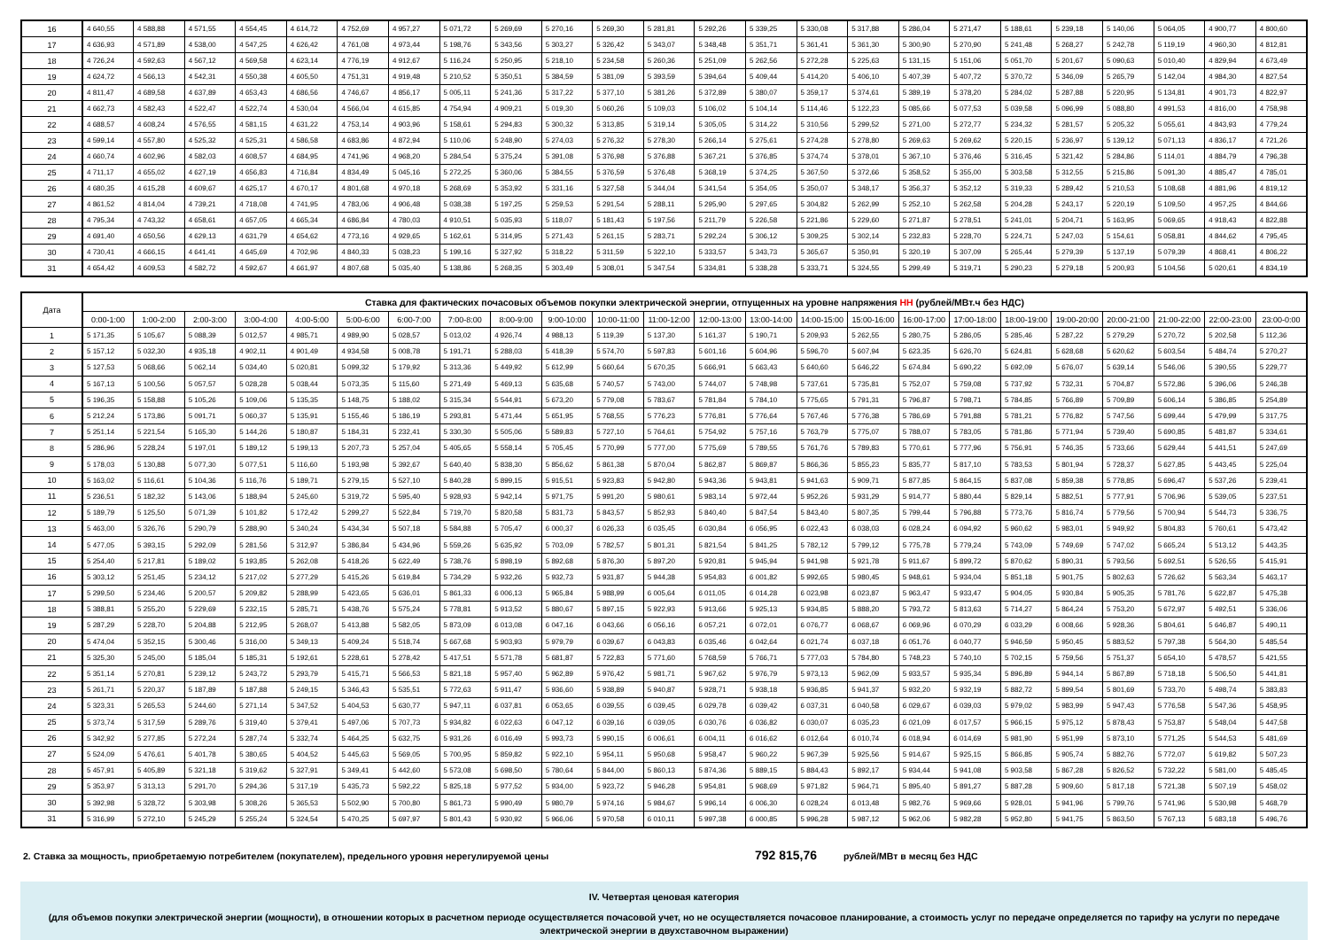| 16 | 4 640,55 | 4 588,88 | 4 571,55 | 4 554,45 | 4 614,72 | 4 752,69 | 4 957,27 | 5 071,72 | 5 269,69 | 5 270,16 | 5 269,30 | 5 281,81 | 5 292,26 | 5 339,25 | 5 330,08 | 5 317,88 | 5 286,04 | 5 271,47 | 5 188,61 | 5 239,18 | 5 140,06 | 5 064,05 | 4 900,77 | 4 800,60 |
| 17 | 4 636,93 | 4 571,89 | 4 538,00 | 4 547,25 | 4 626,42 | 4 761,08 | 4 973,44 | 5 198,76 | 5 343,56 | 5 303,27 | 5 326,42 | 5 343,07 | 5 348,48 | 5 351,71 | 5 361,41 | 5 361,30 | 5 300,90 | 5 270,90 | 5 241,48 | 5 268,27 | 5 242,78 | 5 119,19 | 4 960,30 | 4 812,81 |
| 18 | 4 726,24 | 4 592,63 | 4 567,12 | 4 569,58 | 4 623,14 | 4 776,19 | 4 912,67 | 5 116,24 | 5 250,95 | 5 218,10 | 5 234,58 | 5 260,36 | 5 251,09 | 5 262,56 | 5 272,28 | 5 225,63 | 5 131,15 | 5 151,06 | 5 051,70 | 5 201,67 | 5 090,63 | 5 010,40 | 4 829,94 | 4 673,49 |
| 19 | 4 624,72 | 4 566,13 | 4 542,31 | 4 550,38 | 4 605,50 | 4 751,31 | 4 919,48 | 5 210,52 | 5 350,51 | 5 384,59 | 5 381,09 | 5 393,59 | 5 394,64 | 5 409,44 | 5 414,20 | 5 406,10 | 5 407,39 | 5 407,72 | 5 370,72 | 5 346,09 | 5 265,79 | 5 142,04 | 4 984,30 | 4 827,54 |
| 20 | 4 811,47 | 4 689,58 | 4 637,89 | 4 653,43 | 4 686,56 | 4 746,67 | 4 856,17 | 5 005,11 | 5 241,36 | 5 317,22 | 5 377,10 | 5 381,26 | 5 372,89 | 5 380,07 | 5 359,17 | 5 374,61 | 5 389,19 | 5 378,20 | 5 284,02 | 5 287,88 | 5 220,95 | 5 134,81 | 4 901,73 | 4 822,97 |
| 21 | 4 662,73 | 4 582,43 | 4 522,47 | 4 522,74 | 4 530,04 | 4 566,04 | 4 615,85 | 4 754,94 | 4 909,21 | 5 019,30 | 5 060,26 | 5 109,03 | 5 106,02 | 5 104,14 | 5 114,46 | 5 122,23 | 5 085,66 | 5 077,53 | 5 039,58 | 5 096,99 | 5 088,80 | 4 991,53 | 4 816,00 | 4 758,98 |
| 22 | 4 688,57 | 4 608,24 | 4 576,55 | 4 581,15 | 4 631,22 | 4 753,14 | 4 903,96 | 5 158,61 | 5 294,83 | 5 300,32 | 5 313,85 | 5 319,14 | 5 305,05 | 5 314,22 | 5 310,56 | 5 299,52 | 5 271,00 | 5 272,77 | 5 234,32 | 5 281,57 | 5 205,32 | 5 055,61 | 4 843,93 | 4 779,24 |
| 23 | 4 599,14 | 4 557,80 | 4 525,32 | 4 525,31 | 4 586,58 | 4 683,86 | 4 872,94 | 5 110,06 | 5 248,90 | 5 274,03 | 5 276,32 | 5 278,30 | 5 266,14 | 5 275,61 | 5 274,28 | 5 278,80 | 5 269,63 | 5 269,62 | 5 220,15 | 5 236,97 | 5 139,12 | 5 071,13 | 4 836,17 | 4 721,26 |
| 24 | 4 660,74 | 4 602,96 | 4 582,03 | 4 608,57 | 4 684,95 | 4 741,96 | 4 968,20 | 5 284,54 | 5 375,24 | 5 391,08 | 5 376,98 | 5 376,88 | 5 367,21 | 5 376,85 | 5 374,74 | 5 378,01 | 5 367,10 | 5 376,46 | 5 316,45 | 5 321,42 | 5 284,86 | 5 114,01 | 4 884,79 | 4 796,38 |
| 25 | 4 711,17 | 4 655,02 | 4 627,19 | 4 656,83 | 4 716,84 | 4 834,49 | 5 045,16 | 5 272,25 | 5 360,06 | 5 384,55 | 5 376,59 | 5 376,48 | 5 368,19 | 5 374,25 | 5 367,50 | 5 372,66 | 5 358,52 | 5 355,00 | 5 303,58 | 5 312,55 | 5 215,86 | 5 091,30 | 4 885,47 | 4 785,01 |
| 26 | 4 680,35 | 4 615,28 | 4 609,67 | 4 625,17 | 4 670,17 | 4 801,68 | 4 970,18 | 5 268,69 | 5 353,92 | 5 331,16 | 5 327,58 | 5 344,04 | 5 341,54 | 5 354,05 | 5 350,07 | 5 348,17 | 5 356,37 | 5 352,12 | 5 319,33 | 5 289,42 | 5 210,53 | 5 108,68 | 4 881,96 | 4 819,12 |
| 27 | 4 861,52 | 4 814,04 | 4 739,21 | 4 718,08 | 4 741,95 | 4 783,06 | 4 906,48 | 5 038,38 | 5 197,25 | 5 259,53 | 5 291,54 | 5 288,11 | 5 295,90 | 5 297,65 | 5 304,82 | 5 262,99 | 5 252,10 | 5 262,58 | 5 204,28 | 5 243,17 | 5 220,19 | 5 109,50 | 4 957,25 | 4 844,66 |
| 28 | 4 795,34 | 4 743,32 | 4 658,61 | 4 657,05 | 4 665,34 | 4 686,84 | 4 780,03 | 4 910,51 | 5 035,93 | 5 118,07 | 5 181,43 | 5 197,56 | 5 211,79 | 5 226,58 | 5 221,86 | 5 229,60 | 5 271,87 | 5 278,51 | 5 241,01 | 5 204,71 | 5 163,95 | 5 069,65 | 4 918,43 | 4 822,88 |
| 29 | 4 691,40 | 4 650,56 | 4 629,13 | 4 631,79 | 4 654,62 | 4 773,16 | 4 929,65 | 5 162,61 | 5 314,95 | 5 271,43 | 5 261,15 | 5 283,71 | 5 292,24 | 5 306,12 | 5 309,25 | 5 302,14 | 5 232,83 | 5 228,70 | 5 224,71 | 5 247,03 | 5 154,61 | 5 058,81 | 4 844,62 | 4 795,45 |
| 30 | 4 730,41 | 4 666,15 | 4 641,41 | 4 645,69 | 4 702,96 | 4 840,33 | 5 038,23 | 5 199,16 | 5 327,92 | 5 318,22 | 5 311,59 | 5 322,10 | 5 333,57 | 5 343,73 | 5 365,67 | 5 350,91 | 5 320,19 | 5 307,09 | 5 265,44 | 5 279,39 | 5 137,19 | 5 079,39 | 4 868,41 | 4 806,22 |
| 31 | 4 654,42 | 4 609,53 | 4 582,72 | 4 592,67 | 4 661,97 | 4 807,68 | 5 035,40 | 5 138,86 | 5 268,35 | 5 303,49 | 5 308,01 | 5 347,54 | 5 334,81 | 5 338,28 | 5 333,71 | 5 324,55 | 5 299,49 | 5 319,71 | 5 290,23 | 5 279,18 | 5 200,93 | 5 104,56 | 5 020,61 | 4 834,19 |
| Дата | Ставка для фактических почасовых объемов покупки электрической энергии, отпущенных на уровне напряжения НН (рублей/МВт.ч без НДС) | | | | | | | | | | | | | | | | | | | | | | | |
| --- | --- | --- | --- | --- | --- | --- | --- | --- | --- | --- | --- | --- | --- | --- | --- | --- | --- | --- | --- | --- | --- | --- | --- | --- |
| | 0:00-1:00 | 1:00-2:00 | 2:00-3:00 | 3:00-4:00 | 4:00-5:00 | 5:00-6:00 | 6:00-7:00 | 7:00-8:00 | 8:00-9:00 | 9:00-10:00 | 10:00-11:00 | 11:00-12:00 | 12:00-13:00 | 13:00-14:00 | 14:00-15:00 | 15:00-16:00 | 16:00-17:00 | 17:00-18:00 | 18:00-19:00 | 19:00-20:00 | 20:00-21:00 | 21:00-22:00 | 22:00-23:00 | 23:00-0:00 |
| 1 | 5 171,35 | 5 105,67 | 5 088,39 | 5 012,57 | 4 985,71 | 4 989,90 | 5 028,57 | 5 013,02 | 4 926,74 | 4 988,13 | 5 119,39 | 5 137,30 | 5 161,37 | 5 190,71 | 5 209,93 | 5 262,55 | 5 280,75 | 5 286,05 | 5 285,46 | 5 287,22 | 5 279,29 | 5 270,72 | 5 202,58 | 5 112,36 |
| 2 | 5 157,12 | 5 032,30 | 4 935,18 | 4 902,11 | 4 901,49 | 4 934,58 | 5 008,78 | 5 191,71 | 5 288,03 | 5 418,39 | 5 574,70 | 5 597,83 | 5 601,16 | 5 604,96 | 5 596,70 | 5 607,94 | 5 623,35 | 5 626,70 | 5 624,81 | 5 628,68 | 5 620,62 | 5 603,54 | 5 484,74 | 5 270,27 |
| 3 | 5 127,53 | 5 068,66 | 5 062,14 | 5 034,40 | 5 020,81 | 5 099,32 | 5 179,92 | 5 313,36 | 5 449,92 | 5 612,99 | 5 660,64 | 5 670,35 | 5 666,91 | 5 663,43 | 5 640,60 | 5 646,22 | 5 674,84 | 5 690,22 | 5 692,09 | 5 676,07 | 5 639,14 | 5 546,06 | 5 390,55 | 5 229,77 |
| 4 | 5 167,13 | 5 100,56 | 5 057,57 | 5 028,28 | 5 038,44 | 5 073,35 | 5 115,60 | 5 271,49 | 5 469,13 | 5 635,68 | 5 740,57 | 5 743,00 | 5 744,07 | 5 748,98 | 5 737,61 | 5 735,81 | 5 752,07 | 5 759,08 | 5 737,92 | 5 732,31 | 5 704,87 | 5 572,86 | 5 396,06 | 5 246,38 |
| 5 | 5 196,35 | 5 158,88 | 5 105,26 | 5 109,06 | 5 135,35 | 5 148,75 | 5 188,02 | 5 315,34 | 5 544,91 | 5 673,20 | 5 779,08 | 5 783,67 | 5 781,84 | 5 784,10 | 5 775,65 | 5 791,31 | 5 796,87 | 5 798,71 | 5 784,85 | 5 766,89 | 5 709,89 | 5 606,14 | 5 386,85 | 5 254,89 |
| 6 | 5 212,24 | 5 173,86 | 5 091,71 | 5 060,37 | 5 135,91 | 5 155,46 | 5 186,19 | 5 293,81 | 5 471,44 | 5 651,95 | 5 768,55 | 5 776,23 | 5 776,81 | 5 776,64 | 5 767,46 | 5 776,38 | 5 786,69 | 5 791,88 | 5 781,21 | 5 776,82 | 5 747,56 | 5 699,44 | 5 479,99 | 5 317,75 |
| 7 | 5 251,14 | 5 221,54 | 5 165,30 | 5 144,26 | 5 180,87 | 5 184,31 | 5 232,41 | 5 330,30 | 5 505,06 | 5 589,83 | 5 727,10 | 5 764,61 | 5 754,92 | 5 757,16 | 5 763,79 | 5 775,07 | 5 788,07 | 5 783,05 | 5 781,86 | 5 771,94 | 5 739,40 | 5 690,85 | 5 481,87 | 5 334,61 |
| 8 | 5 286,96 | 5 228,24 | 5 197,01 | 5 189,12 | 5 199,13 | 5 207,73 | 5 257,04 | 5 405,65 | 5 558,14 | 5 705,45 | 5 770,99 | 5 777,00 | 5 775,69 | 5 789,55 | 5 761,76 | 5 789,83 | 5 770,61 | 5 777,96 | 5 756,91 | 5 746,35 | 5 733,66 | 5 629,44 | 5 441,51 | 5 247,69 |
| 9 | 5 178,03 | 5 130,88 | 5 077,30 | 5 077,51 | 5 116,60 | 5 193,98 | 5 392,67 | 5 640,40 | 5 838,30 | 5 856,62 | 5 861,38 | 5 870,04 | 5 862,87 | 5 869,87 | 5 866,36 | 5 855,23 | 5 835,77 | 5 817,10 | 5 783,53 | 5 801,94 | 5 728,37 | 5 627,85 | 5 443,45 | 5 225,04 |
| 10 | 5 163,02 | 5 116,61 | 5 104,36 | 5 116,76 | 5 189,71 | 5 279,15 | 5 527,10 | 5 840,28 | 5 899,15 | 5 915,51 | 5 923,83 | 5 942,80 | 5 943,36 | 5 943,81 | 5 941,63 | 5 909,71 | 5 877,85 | 5 864,15 | 5 837,08 | 5 859,38 | 5 778,85 | 5 696,47 | 5 537,26 | 5 239,41 |
| 11 | 5 236,51 | 5 182,32 | 5 143,06 | 5 188,94 | 5 245,60 | 5 319,72 | 5 595,40 | 5 928,93 | 5 942,14 | 5 971,75 | 5 991,20 | 5 980,61 | 5 983,14 | 5 972,44 | 5 952,26 | 5 931,29 | 5 914,77 | 5 880,44 | 5 829,14 | 5 882,51 | 5 777,91 | 5 706,96 | 5 539,05 | 5 237,51 |
| 12 | 5 189,79 | 5 125,50 | 5 071,39 | 5 101,82 | 5 172,42 | 5 299,27 | 5 522,84 | 5 719,70 | 5 820,58 | 5 831,73 | 5 843,57 | 5 852,93 | 5 840,40 | 5 847,54 | 5 843,40 | 5 807,35 | 5 799,44 | 5 796,88 | 5 773,76 | 5 816,74 | 5 779,56 | 5 700,94 | 5 544,73 | 5 336,75 |
| 13 | 5 463,00 | 5 326,76 | 5 290,79 | 5 288,90 | 5 340,24 | 5 434,34 | 5 507,18 | 5 584,88 | 5 705,47 | 6 000,37 | 6 026,33 | 6 035,45 | 6 030,84 | 6 056,95 | 6 022,43 | 6 038,03 | 6 028,24 | 6 094,92 | 5 960,62 | 5 983,01 | 5 949,92 | 5 804,83 | 5 760,61 | 5 473,42 |
| 14 | 5 477,05 | 5 393,15 | 5 292,09 | 5 281,56 | 5 312,97 | 5 386,84 | 5 434,96 | 5 559,26 | 5 635,92 | 5 703,09 | 5 782,57 | 5 801,31 | 5 821,54 | 5 841,25 | 5 782,12 | 5 799,12 | 5 775,78 | 5 779,24 | 5 743,09 | 5 749,69 | 5 747,02 | 5 665,24 | 5 513,12 | 5 443,35 |
| 15 | 5 254,40 | 5 217,81 | 5 189,02 | 5 193,85 | 5 262,08 | 5 418,26 | 5 622,49 | 5 738,76 | 5 898,19 | 5 892,68 | 5 876,30 | 5 897,20 | 5 920,81 | 5 945,94 | 5 941,98 | 5 921,78 | 5 911,67 | 5 899,72 | 5 870,62 | 5 890,31 | 5 793,56 | 5 692,51 | 5 526,55 | 5 415,91 |
| 16 | 5 303,12 | 5 251,45 | 5 234,12 | 5 217,02 | 5 277,29 | 5 415,26 | 5 619,84 | 5 734,29 | 5 932,26 | 5 932,73 | 5 931,87 | 5 944,38 | 5 954,83 | 6 001,82 | 5 992,65 | 5 980,45 | 5 948,61 | 5 934,04 | 5 851,18 | 5 901,75 | 5 802,63 | 5 726,62 | 5 563,34 | 5 463,17 |
| 17 | 5 299,50 | 5 234,46 | 5 200,57 | 5 209,82 | 5 288,99 | 5 423,65 | 5 636,01 | 5 861,33 | 6 006,13 | 5 965,84 | 5 988,99 | 6 005,64 | 6 011,05 | 6 014,28 | 6 023,98 | 6 023,87 | 5 963,47 | 5 933,47 | 5 904,05 | 5 930,84 | 5 905,35 | 5 781,76 | 5 622,87 | 5 475,38 |
| 18 | 5 388,81 | 5 255,20 | 5 229,69 | 5 232,15 | 5 285,71 | 5 438,76 | 5 575,24 | 5 778,81 | 5 913,52 | 5 880,67 | 5 897,15 | 5 922,93 | 5 913,66 | 5 925,13 | 5 934,85 | 5 888,20 | 5 793,72 | 5 813,63 | 5 714,27 | 5 864,24 | 5 753,20 | 5 672,97 | 5 492,51 | 5 336,06 |
| 19 | 5 287,29 | 5 228,70 | 5 204,88 | 5 212,95 | 5 268,07 | 5 413,88 | 5 582,05 | 5 873,09 | 6 013,08 | 6 047,16 | 6 043,66 | 6 056,16 | 6 057,21 | 6 072,01 | 6 076,77 | 6 068,67 | 6 069,96 | 6 070,29 | 6 033,29 | 6 008,66 | 5 928,36 | 5 804,61 | 5 646,87 | 5 490,11 |
| 20 | 5 474,04 | 5 352,15 | 5 300,46 | 5 316,00 | 5 349,13 | 5 409,24 | 5 518,74 | 5 667,68 | 5 903,93 | 5 979,79 | 6 039,67 | 6 043,83 | 6 035,46 | 6 042,64 | 6 021,74 | 6 037,18 | 6 051,76 | 6 040,77 | 5 946,59 | 5 950,45 | 5 883,52 | 5 797,38 | 5 564,30 | 5 485,54 |
| 21 | 5 325,30 | 5 245,00 | 5 185,04 | 5 185,31 | 5 192,61 | 5 228,61 | 5 278,42 | 5 417,51 | 5 571,78 | 5 681,87 | 5 722,83 | 5 771,60 | 5 768,59 | 5 766,71 | 5 777,03 | 5 784,80 | 5 748,23 | 5 740,10 | 5 702,15 | 5 759,56 | 5 751,37 | 5 654,10 | 5 478,57 | 5 421,55 |
| 22 | 5 351,14 | 5 270,81 | 5 239,12 | 5 243,72 | 5 293,79 | 5 415,71 | 5 566,53 | 5 821,18 | 5 957,40 | 5 962,89 | 5 976,42 | 5 981,71 | 5 967,62 | 5 976,79 | 5 973,13 | 5 962,09 | 5 933,57 | 5 935,34 | 5 896,89 | 5 944,14 | 5 867,89 | 5 718,18 | 5 506,50 | 5 441,81 |
| 23 | 5 261,71 | 5 220,37 | 5 187,89 | 5 187,88 | 5 249,15 | 5 346,43 | 5 535,51 | 5 772,63 | 5 911,47 | 5 936,60 | 5 938,89 | 5 940,87 | 5 928,71 | 5 938,18 | 5 936,85 | 5 941,37 | 5 932,20 | 5 932,19 | 5 882,72 | 5 899,54 | 5 801,69 | 5 733,70 | 5 498,74 | 5 383,83 |
| 24 | 5 323,31 | 5 265,53 | 5 244,60 | 5 271,14 | 5 347,52 | 5 404,53 | 5 630,77 | 5 947,11 | 6 037,81 | 6 053,65 | 6 039,55 | 6 039,45 | 6 029,78 | 6 039,42 | 6 037,31 | 6 040,58 | 6 029,67 | 6 039,03 | 5 979,02 | 5 983,99 | 5 947,43 | 5 776,58 | 5 547,36 | 5 458,95 |
| 25 | 5 373,74 | 5 317,59 | 5 289,76 | 5 319,40 | 5 379,41 | 5 497,06 | 5 707,73 | 5 934,82 | 6 022,63 | 6 047,12 | 6 039,16 | 6 039,05 | 6 030,76 | 6 036,82 | 6 030,07 | 6 035,23 | 6 021,09 | 6 017,57 | 5 966,15 | 5 975,12 | 5 878,43 | 5 753,87 | 5 548,04 | 5 447,58 |
| 26 | 5 342,92 | 5 277,85 | 5 272,24 | 5 287,74 | 5 332,74 | 5 464,25 | 5 632,75 | 5 931,26 | 6 016,49 | 5 993,73 | 5 990,15 | 6 006,61 | 6 004,11 | 6 016,62 | 6 012,64 | 6 010,74 | 6 018,94 | 6 014,69 | 5 981,90 | 5 951,99 | 5 873,10 | 5 771,25 | 5 544,53 | 5 481,69 |
| 27 | 5 524,09 | 5 476,61 | 5 401,78 | 5 380,65 | 5 404,52 | 5 445,63 | 5 569,05 | 5 700,95 | 5 859,82 | 5 922,10 | 5 954,11 | 5 950,68 | 5 958,47 | 5 960,22 | 5 967,39 | 5 925,56 | 5 914,67 | 5 925,15 | 5 866,85 | 5 905,74 | 5 882,76 | 5 772,07 | 5 619,82 | 5 507,23 |
| 28 | 5 457,91 | 5 405,89 | 5 321,18 | 5 319,62 | 5 327,91 | 5 349,41 | 5 442,60 | 5 573,08 | 5 698,50 | 5 780,64 | 5 844,00 | 5 860,13 | 5 874,36 | 5 889,15 | 5 884,43 | 5 892,17 | 5 934,44 | 5 941,08 | 5 903,58 | 5 867,28 | 5 826,52 | 5 732,22 | 5 581,00 | 5 485,45 |
| 29 | 5 353,97 | 5 313,13 | 5 291,70 | 5 294,36 | 5 317,19 | 5 435,73 | 5 592,22 | 5 825,18 | 5 977,52 | 5 934,00 | 5 923,72 | 5 946,28 | 5 954,81 | 5 968,69 | 5 971,82 | 5 964,71 | 5 895,40 | 5 891,27 | 5 887,28 | 5 909,60 | 5 817,18 | 5 721,38 | 5 507,19 | 5 458,02 |
| 30 | 5 392,98 | 5 328,72 | 5 303,98 | 5 308,26 | 5 365,53 | 5 502,90 | 5 700,80 | 5 861,73 | 5 990,49 | 5 980,79 | 5 974,16 | 5 984,67 | 5 996,14 | 6 006,30 | 6 028,24 | 6 013,48 | 5 982,76 | 5 969,66 | 5 928,01 | 5 941,96 | 5 799,76 | 5 741,96 | 5 530,98 | 5 468,79 |
| 31 | 5 316,99 | 5 272,10 | 5 245,29 | 5 255,24 | 5 324,54 | 5 470,25 | 5 697,97 | 5 801,43 | 5 930,92 | 5 966,06 | 5 970,58 | 6 010,11 | 5 997,38 | 6 000,85 | 5 996,28 | 5 987,12 | 5 962,06 | 5 982,28 | 5 952,80 | 5 941,75 | 5 863,50 | 5 767,13 | 5 683,18 | 5 496,76 |
2. Ставка за мощность, приобретаемую потребителем (покупателем), предельного уровня нерегулируемой цены 792 815,76 рублей/МВт в месяц без НДС
IV. Четвертая ценовая категория
(для объемов покупки электрической энергии (мощности), в отношении которых в расчетном периоде осуществляется почасовой учет, но не осуществляется почасовое планирование, а стоимость услуг по передаче определяется по тарифу на услуги по передаче электрической энергии в двухставочном выражении)